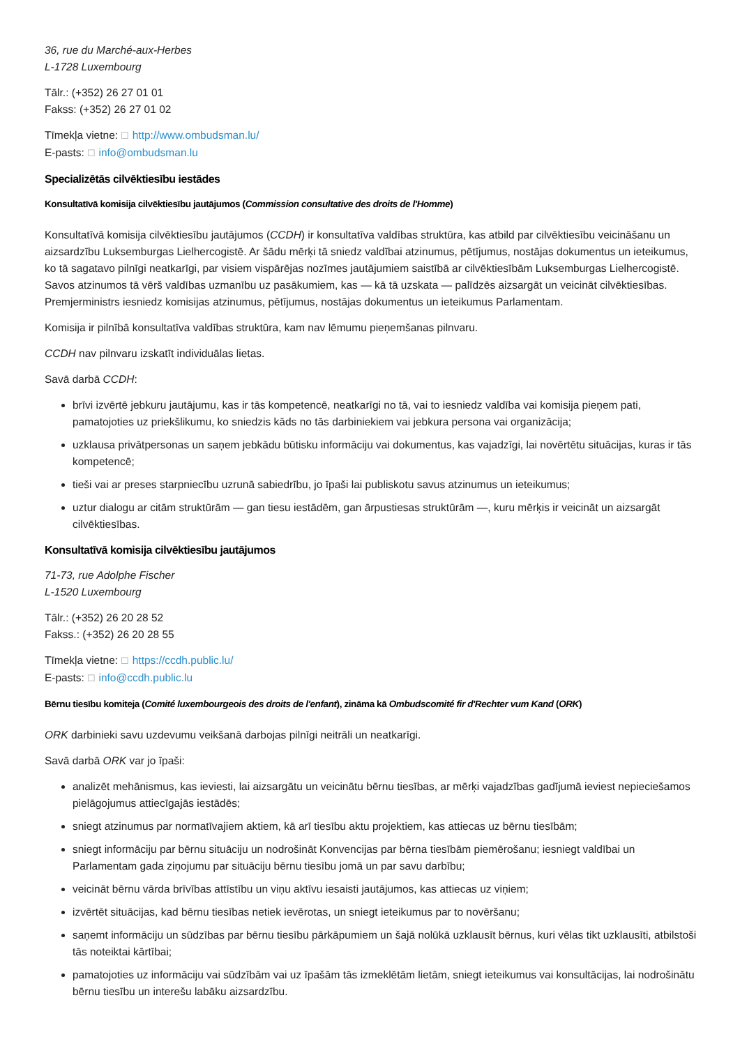36, rue du Marché-aux-Herbes
L-1728 Luxembourg
Tālr.: (+352) 26 27 01 01
Fakss: (+352) 26 27 01 02
Tīmekļa vietne: ☐ http://www.ombudsman.lu/
E-pasts: ☐ info@ombudsman.lu
Specializētās cilvēktiesību iestādes
Konsultatīvā komisija cilvēktiesību jautājumos (Commission consultative des droits de l'Homme)
Konsultatīvā komisija cilvēktiesību jautājumos (CCDH) ir konsultatīva valdības struktūra, kas atbild par cilvēktiesību veicināšanu un aizsardzību Luksemburgas Lielhercogistē. Ar šādu mērķi tā sniedz valdībai atzinumus, pētījumus, nostājas dokumentus un ieteikumus, ko tā sagatavo pilnīgi neatkarīgi, par visiem vispārējas nozīmes jautājumiem saistībā ar cilvēktiesībām Luksemburgas Lielhercogistē. Savos atzinumos tā vērš valdības uzmanību uz pasākumiem, kas — kā tā uzskata — palīdzēs aizsargāt un veicināt cilvēktiesības. Premjerministrs iesniedz komisijas atzinumus, pētījumus, nostājas dokumentus un ieteikumus Parlamentam.
Komisija ir pilnībā konsultatīva valdības struktūra, kam nav lēmumu pieņemšanas pilnvaru.
CCDH nav pilnvaru izskatīt individuālas lietas.
Savā darbā CCDH:
brīvi izvērtē jebkuru jautājumu, kas ir tās kompetencē, neatkarīgi no tā, vai to iesniedz valdība vai komisija pieņem pati, pamatojoties uz priekšlikumu, ko sniedzis kāds no tās darbiniekiem vai jebkura persona vai organizācija;
uzklausa privātpersonas un saņem jebkādu būtisku informāciju vai dokumentus, kas vajadzīgi, lai novērtētu situācijas, kuras ir tās kompetencē;
tieši vai ar preses starpniecību uzrunā sabiedrību, jo īpaši lai publiskotu savus atzinumus un ieteikumus;
uztur dialogu ar citām struktūrām — gan tiesu iestādēm, gan ārpustiesas struktūrām —, kuru mērķis ir veicināt un aizsargāt cilvēktiesības.
Konsultatīvā komisija cilvēktiesību jautājumos
71-73, rue Adolphe Fischer
L-1520 Luxembourg
Tālr.: (+352) 26 20 28 52
Fakss.: (+352) 26 20 28 55
Tīmekļa vietne: ☐ https://ccdh.public.lu/
E-pasts: ☐ info@ccdh.public.lu
Bērnu tiesību komiteja (Comité luxembourgeois des droits de l'enfant), zināma kā Ombudscomité fir d'Rechter vum Kand (ORK)
ORK darbinieki savu uzdevumu veikšanā darbojas pilnīgi neitrāli un neatkarīgi.
Savā darbā ORK var jo īpaši:
analizēt mehānismus, kas ieviesti, lai aizsargātu un veicinātu bērnu tiesības, ar mērķi vajadzības gadījumā ieviest nepieciešamos pielāgojumus attiecīgajās iestādēs;
sniegt atzinumus par normatīvajiem aktiem, kā arī tiesību aktu projektiem, kas attiecas uz bērnu tiesībām;
sniegt informāciju par bērnu situāciju un nodrošināt Konvencijas par bērna tiesībām piemērošanu; iesniegt valdībai un Parlamentam gada ziņojumu par situāciju bērnu tiesību jomā un par savu darbību;
veicināt bērnu vārda brīvības attīstību un viņu aktīvu iesaisti jautājumos, kas attiecas uz viņiem;
izvērtēt situācijas, kad bērnu tiesības netiek ievērotas, un sniegt ieteikumus par to novēršanu;
saņemt informāciju un sūdzības par bērnu tiesību pārkāpumiem un šajā nolūkā uzklausīt bērnus, kuri vēlas tikt uzklausīti, atbilstoši tās noteiktai kārtībai;
pamatojoties uz informāciju vai sūdzībām vai uz īpašām tās izmeklētām lietām, sniegt ieteikumus vai konsultācijas, lai nodrošinātu bērnu tiesību un interešu labāku aizsardzību.